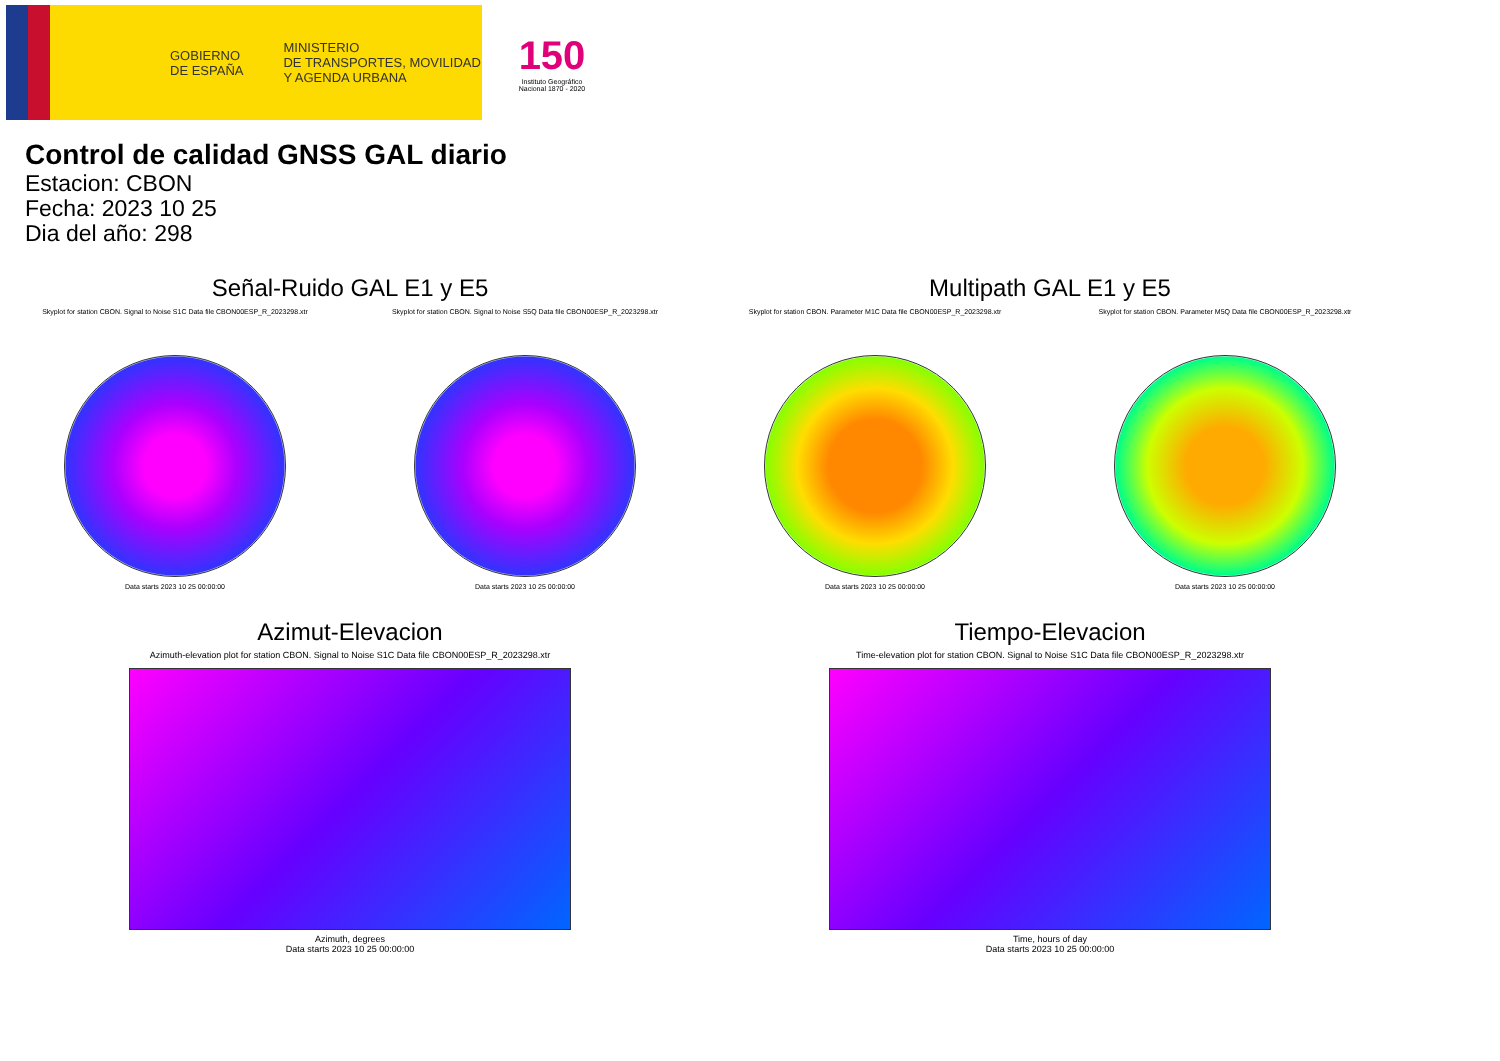GOBIERNO
DE ESPAÑA
MINISTERIO
DE TRANSPORTES, MOVILIDAD
Y AGENDA URBANA
150
Instituto Geográfico Nacional 1870 - 2020
Control de calidad GNSS GAL diario
Estacion: CBON
Fecha: 2023 10 25
Dia del año: 298
Señal-Ruido GAL E1 y E5
Skyplot for station CBON. Signal to Noise S1C Data file CBON00ESP_R_2023298.xtr
Data starts 2023 10 25 00:00:00
Skyplot for station CBON. Signal to Noise S5Q Data file CBON00ESP_R_2023298.xtr
Data starts 2023 10 25 00:00:00
Multipath GAL E1 y E5
Skyplot for station CBON. Parameter M1C Data file CBON00ESP_R_2023298.xtr
Data starts 2023 10 25 00:00:00
Skyplot for station CBON. Parameter M5Q Data file CBON00ESP_R_2023298.xtr
Data starts 2023 10 25 00:00:00
Azimut-Elevacion
Azimuth-elevation plot for station CBON. Signal to Noise S1C Data file CBON00ESP_R_2023298.xtr
Azimuth, degrees
Data starts 2023 10 25 00:00:00
Tiempo-Elevacion
Time-elevation plot for station CBON. Signal to Noise S1C Data file CBON00ESP_R_2023298.xtr
Time, hours of day
Data starts 2023 10 25 00:00:00